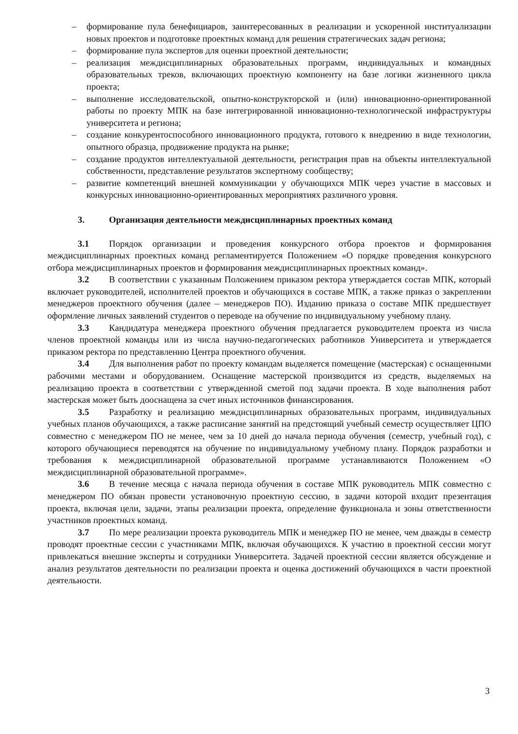– формирование пула бенефициаров, заинтересованных в реализации и ускоренной институализации новых проектов и подготовке проектных команд для решения стратегических задач региона;
– формирование пула экспертов для оценки проектной деятельности;
– реализация междисциплинарных образовательных программ, индивидуальных и командных образовательных треков, включающих проектную компоненту на базе логики жизненного цикла проекта;
– выполнение исследовательской, опытно-конструкторской и (или) инновационно-ориентированной работы по проекту МПК на базе интегрированной инновационно-технологической инфраструктуры университета и региона;
– создание конкурентоспособного инновационного продукта, готового к внедрению в виде технологии, опытного образца, продвижение продукта на рынке;
– создание продуктов интеллектуальной деятельности, регистрация прав на объекты интеллектуальной собственности, представление результатов экспертному сообществу;
– развитие компетенций внешней коммуникации у обучающихся МПК через участие в массовых и конкурсных инновационно-ориентированных мероприятиях различного уровня.
3. Организация деятельности междисциплинарных проектных команд
3.1 Порядок организации и проведения конкурсного отбора проектов и формирования междисциплинарных проектных команд регламентируется Положением «О порядке проведения конкурсного отбора междисциплинарных проектов и формирования междисциплинарных проектных команд».
3.2 В соответствии с указанным Положением приказом ректора утверждается состав МПК, который включает руководителей, исполнителей проектов и обучающихся в составе МПК, а также приказ о закреплении менеджеров проектного обучения (далее – менеджеров ПО). Изданию приказа о составе МПК предшествует оформление личных заявлений студентов о переводе на обучение по индивидуальному учебному плану.
3.3 Кандидатура менеджера проектного обучения предлагается руководителем проекта из числа членов проектной команды или из числа научно-педагогических работников Университета и утверждается приказом ректора по представлению Центра проектного обучения.
3.4 Для выполнения работ по проекту командам выделяется помещение (мастерская) с оснащенными рабочими местами и оборудованием. Оснащение мастерской производится из средств, выделяемых на реализацию проекта в соответствии с утвержденной сметой под задачи проекта. В ходе выполнения работ мастерская может быть дооснащена за счет иных источников финансирования.
3.5 Разработку и реализацию междисциплинарных образовательных программ, индивидуальных учебных планов обучающихся, а также расписание занятий на предстоящий учебный семестр осуществляет ЦПО совместно с менеджером ПО не менее, чем за 10 дней до начала периода обучения (семестр, учебный год), с которого обучающиеся переводятся на обучение по индивидуальному учебному плану. Порядок разработки и требования к междисциплинарной образовательной программе устанавливаются Положением «О междисциплинарной образовательной программе».
3.6 В течение месяца с начала периода обучения в составе МПК руководитель МПК совместно с менеджером ПО обязан провести установочную проектную сессию, в задачи которой входит презентация проекта, включая цели, задачи, этапы реализации проекта, определение функционала и зоны ответственности участников проектных команд.
3.7 По мере реализации проекта руководитель МПК и менеджер ПО не менее, чем дважды в семестр проводят проектные сессии с участниками МПК, включая обучающихся. К участию в проектной сессии могут привлекаться внешние эксперты и сотрудники Университета. Задачей проектной сессии является обсуждение и анализ результатов деятельности по реализации проекта и оценка достижений обучающихся в части проектной деятельности.
3